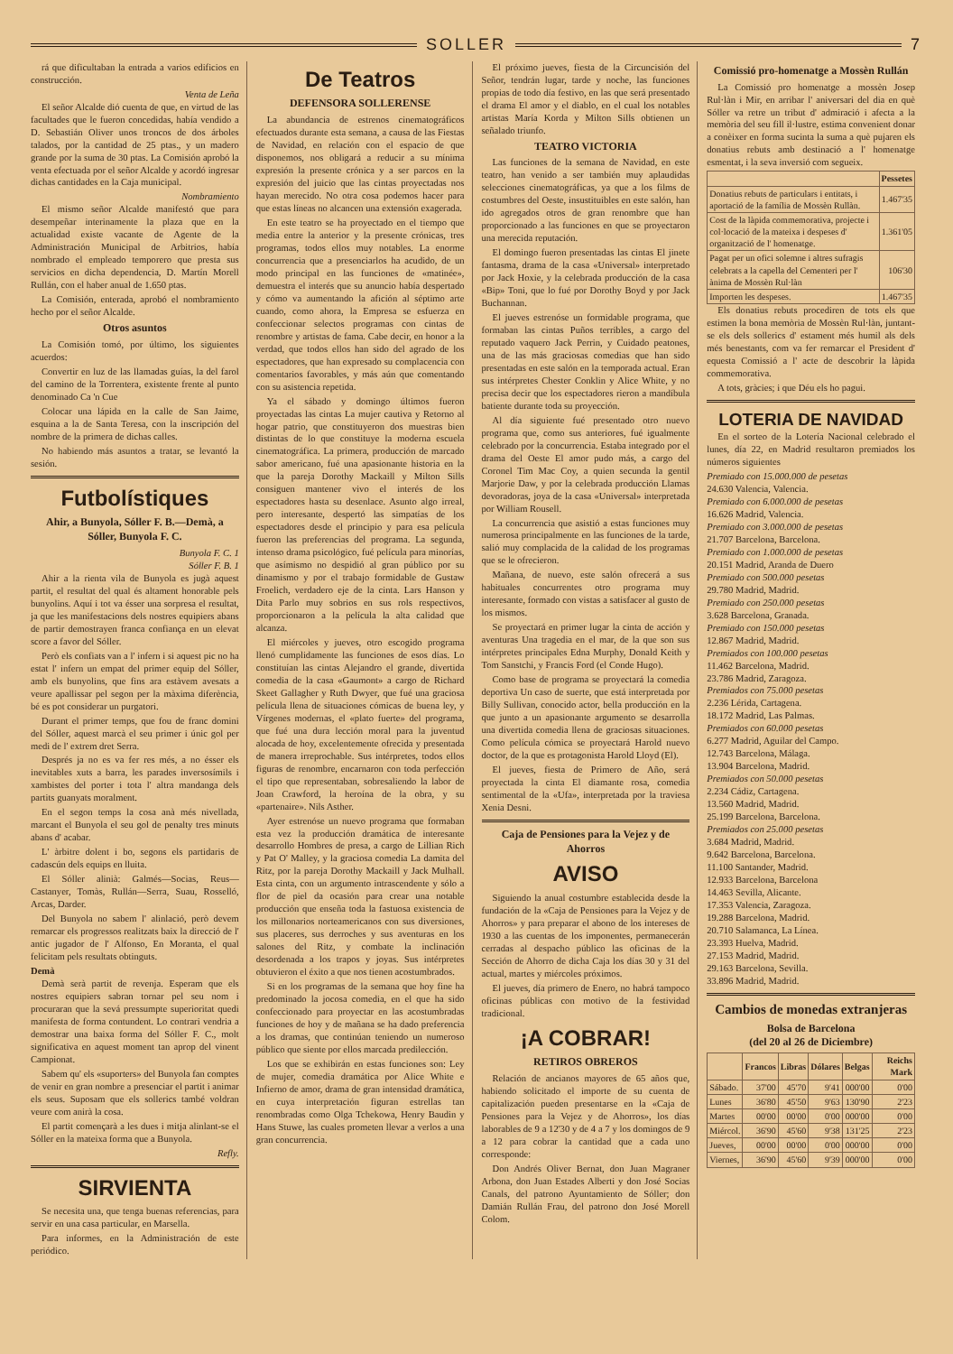SOLLER 7
rá que dificultaban la entrada a varios edificios en construcción.
Venta de Leña
El señor Alcalde dió cuenta de que, en virtud de las facultades que le fueron concedidas, había vendido a D. Sebastián Oliver unos troncos de dos árboles talados, por la cantidad de 25 ptas., y un madero grande por la suma de 30 ptas. La Comisión aprobó la venta efectuada por el señor Alcalde y acordó ingresar dichas cantidades en la Caja municipal.
Nombramiento
El mismo señor Alcalde manifestó que para desempeñar interinamente la plaza que en la actualidad existe vacante de Agente de la Administración Municipal de Arbitrios, había nombrado el empleado temporero que presta sus servicios en dicha dependencia, D. Martín Morell Rullán, con el haber anual de 1.650 ptas.
La Comisión, enterada, aprobó el nombramiento hecho por el señor Alcalde.
Otros asuntos
La Comisión tomó, por último, los siguientes acuerdos:
Convertir en luz de las llamadas guías, la del farol del camino de la Torrentera, existente frente al punto denominado Ca 'n Cue
Colocar una lápida en la calle de San Jaime, esquina a la de Santa Teresa, con la inscripción del nombre de la primera de dichas calles.
No habiendo más asuntos a tratar, se levantó la sesión.
Futbolístiques
Ahir, a Bunyola, Sóller F. B.—Demà, a Sóller, Bunyola F. C.
Bunyola F. C. 1
Sóller F. B. 1
Ahir a la rienta vila de Bunyola es jugà aquest partit, el resultat del qual és altament honorable pels bunyolins. Aquí i tot va ésser una sorpresa el resultat, ja que les manifestacions dels nostres equipiers abans de partir demostrayen franca confiança en un elevat score a favor del Sóller.
Però els confiats van a l' infern i si aquest pic no ha estat l' infern un empat del primer equip del Sóller, amb els bunyolins, que fins ara estàvem avesats a veure apallissar pel segon per la màxima diferència, bé es pot considerar un purgatori.
Durant el primer temps, que fou de franc domini del Sóller, aquest marcà el seu primer i únic gol per medi de l' extrem dret Serra.
Després ja no es va fer res més, a no ésser els inevitables xuts a barra, les parades inversosímils i xambistes del porter i tota l' altra mandanga dels partits guanyats moralment.
En el segon temps la cosa anà més nivellada, marcant el Bunyola el seu gol de penalty tres minuts abans d' acabar.
L' àrbitre dolent i bo, segons els partidaris de cadascún dels equips en lluita.
El Sóller alinià: Galmés—Socias, Reus—Castanyer, Tomàs, Rullán—Serra, Suau, Rosselló, Arcas, Darder.
Del Bunyola no sabem l' alinlació, però devem remarcar els progressos realitzats baix la direcció de l' antic jugador de l' Alfonso, En Moranta, el qual felicitam pels resultats obtinguts.
Demà
Demà serà partit de revenja. Esperam que els nostres equipiers sabran tornar pel seu nom i procuraran que la sevá pressumpte superioritat quedi manifesta de forma contundent. Lo contrari vendria a demostrar una baixa forma del Sóller F. C., molt significativa en aquest moment tan aprop del vinent Campionat.
Sabem qu' els «suporters» del Bunyola fan comptes de venir en gran nombre a presenciar el partit i animar els seus. Suposam que els sollerics també voldran veure com anirà la cosa.
El partit començarà a les dues i mitja alinlant-se el Sóller en la mateixa forma que a Bunyola.
Refly.
SIRVIENTA
Se necesita una, que tenga buenas referencias, para servir en una casa particular, en Marsella.
Para informes, en la Administración de este periódico.
De Teatros
DEFENSORA SOLLERENSE
La abundancia de estrenos cinematográficos efectuados durante esta semana, a causa de las Fiestas de Navidad, en relación con el espacio de que disponemos, nos obligará a reducir a su mínima expresión la presente crónica y a ser parcos en la expresión del juicio que las cintas proyectadas nos hayan merecido. No otra cosa podemos hacer para que estas líneas no alcancen una extensión exagerada.
En este teatro se ha proyectado en el tiempo que media entre la anterior y la presente crónicas, tres programas, todos ellos muy notables. La enorme concurrencia que a presenciarlos ha acudido, de un modo principal en las funciones de «matinée», demuestra el interés que su anuncio había despertado y cómo va aumentando la afición al séptimo arte cuando, como ahora, la Empresa se esfuerza en confeccionar selectos programas con cintas de renombre y artistas de fama. Cabe decir, en honor a la verdad, que todos ellos han sido del agrado de los espectadores, que han expresado su complacencia con comentarios favorables, y más aún que comentando con su asistencia repetida.
Ya el sábado y domingo últimos fueron proyectadas las cintas La mujer cautiva y Retorno al hogar patrio, que constituyeron dos muestras bien distintas de lo que constituye la moderna escuela cinematográfica. La primera, producción de marcado sabor americano, fué una apasionante historia en la que la pareja Dorothy Mackaill y Milton Sills consiguen mantener vivo el interés de los espectadores hasta su desenlace. Asunto algo irreal, pero interesante, despertó las simpatías de los espectadores desde el principio y para esa película fueron las preferencias del programa. La segunda, intenso drama psicológico, fué película para minorías, que asímismo no despidió al gran público por su dinamismo y por el trabajo formidable de Gustaw Froelich, verdadero eje de la cinta. Lars Hanson y Dita Parlo muy sobrios en sus rols respectivos, proporcionaron a la película la alta calidad que alcanza.
El miércoles y jueves, otro escogido programa llenó cumplidamente las funciones de esos días. Lo constituían las cintas Alejandro el grande, divertida comedia de la casa «Gaumont» a cargo de Richard Skeet Gallagher y Ruth Dwyer, que fué una graciosa película llena de situaciones cómicas de buena ley, y Vírgenes modernas, el «plato fuerte» del programa, que fué una dura lección moral para la juventud alocada de hoy, excelentemente ofrecida y presentada de manera irreprochable. Sus intérpretes, todos ellos figuras de renombre, encarnaron con toda perfección el tipo que representaban, sobresaliendo la labor de Joan Crawford, la heroína de la obra, y su «partenaire». Nils Asther.
Ayer estrenóse un nuevo programa que formaban esta vez la producción dramática de interesante desarrollo Hombres de presa, a cargo de Lillian Rich y Pat O' Malley, y la graciosa comedia La damita del Ritz, por la pareja Dorothy Mackaill y Jack Mulhall. Esta cinta, con un argumento intrascendente y sólo a flor de piel da ocasión para crear una notable producción que enseña toda la fastuosa existencia de los millonarios norteamericanos con sus diversiones, sus placeres, sus derroches y sus aventuras en los salones del Ritz, y combate la inclinación desordenada a los trapos y joyas. Sus intérpretes obtuvieron el éxito a que nos tienen acostumbrados.
Si en los programas de la semana que hoy fine ha predominado la jocosa comedia, en el que ha sido confeccionado para proyectar en las acostumbradas funciones de hoy y de mañana se ha dado preferencia a los dramas, que continúan teniendo un numeroso público que siente por ellos marcada predilección.
Los que se exhibirán en estas funciones son: Ley de mujer, comedia dramática por Alice White e Infierno de amor, drama de gran intensidad dramática, en cuya interpretación figuran estrellas tan renombradas como Olga Tchekowa, Henry Baudin y Hans Stuwe, las cuales prometen llevar a verlos a una gran concurrencia.
El próximo jueves, fiesta de la Circuncisión del Señor, tendrán lugar, tarde y noche, las funciones propias de todo día festivo, en las que será presentado el drama El amor y el diablo, en el cual los notables artistas María Korda y Milton Sills obtienen un señalado triunfo.
TEATRO VICTORIA
Las funciones de la semana de Navidad, en este teatro, han venido a ser también muy aplaudidas selecciones cinematográficas, ya que a los films de costumbres del Oeste, insustituibles en este salón, han ido agregados otros de gran renombre que han proporcionado a las funciones en que se proyectaron una merecida reputación.
El domingo fueron presentadas las cintas El jinete fantasma, drama de la casa «Universal» interpretado por Jack Hoxie, y la celebrada producción de la casa «Bip» Toni, que lo fué por Dorothy Boyd y por Jack Buchannan.
El jueves estrenóse un formidable programa, que formaban las cintas Puños terribles, a cargo del reputado vaquero Jack Perrin, y Cuidado peatones, una de las más graciosas comedias que han sido presentadas en este salón en la temporada actual. Eran sus intérpretes Chester Conklin y Alice White, y no precisa decir que los espectadores rieron a mandíbula batiente durante toda su proyección.
Al día siguiente fué presentado otro nuevo programa que, como sus anteriores, fué igualmente celebrado por la concurrencia. Estaba integrado por el drama del Oeste El amor pudo más, a cargo del Coronel Tim Mac Coy, a quien secunda la gentil Marjorie Daw, y por la celebrada producción Llamas devoradoras, joya de la casa «Universal» interpretada por William Rousell.
La concurrencia que asistió a estas funciones muy numerosa principalmente en las funciones de la tarde, salió muy complacida de la calidad de los programas que se le ofrecieron.
Mañana, de nuevo, este salón ofrecerá a sus habituales concurrentes otro programa muy interesante, formado con vistas a satisfacer al gusto de los mismos.
Se proyectará en primer lugar la cinta de acción y aventuras Una tragedia en el mar, de la que son sus intérpretes principales Edna Murphy, Donald Keith y Tom Sanstchi, y Francis Ford (el Conde Hugo).
Como base de programa se proyectará la comedia deportiva Un caso de suerte, que está interpretada por Billy Sullivan, conocido actor, bella producción en la que junto a un apasionante argumento se desarrolla una divertida comedia llena de graciosas situaciones. Como película cómica se proyectará Harold nuevo doctor, de la que es protagonista Harold Lloyd (El).
El jueves, fiesta de Primero de Año, será proyectada la cinta El diamante rosa, comedia sentimental de la «Ufa», interpretada por la traviesa Xenia Desni.
Caja de Pensiones para la Vejez y de Ahorros
AVISO
Siguiendo la anual costumbre establecida desde la fundación de la «Caja de Pensiones para la Vejez y de Ahorros» y para preparar el abono de los intereses de 1930 a las cuentas de los imponentes, permanecerán cerradas al despacho público las oficinas de la Sección de Ahorro de dicha Caja los días 30 y 31 del actual, martes y miércoles próximos.
El jueves, día primero de Enero, no habrá tampoco oficinas públicas con motivo de la festividad tradicional.
¡A COBRAR!
RETIROS OBREROS
Relación de ancianos mayores de 65 años que, habiendo solicitado el importe de su cuenta de capitalización pueden presentarse en la «Caja de Pensiones para la Vejez y de Ahorros», los días laborables de 9 a 12'30 y de 4 a 7 y los domingos de 9 a 12 para cobrar la cantidad que a cada uno corresponde:
Don Andrés Oliver Bernat, don Juan Magraner Arbona, don Juan Estades Alberti y don José Socias Canals, del patrono Ayuntamiento de Sóller; don Damián Rullán Frau, del patrono don José Morell Colom.
Comissió pro-homenatge a Mossèn Rullán
La Comissió pro homenatge a mossèn Josep Rul·làn i Mir, en arribar l' aniversari del dia en què Sóller va retre un tribut d' admiració i afecta a la memòria del seu fill il·lustre, estima convenient donar a conèixer en forma sucinta la suma a què pujaren els donatius rebuts amb destinació a l' homenatge esmentat, i la seva inversió com segueix.
| | Pessetes |
| --- | --- |
| Donatius rebuts de particulars i entitats, i aportació de la família de Mossèn Rullàn. | 1.467'35 |
| Cost de la làpida commemorativa, projecte i col·locació de la mateixa i despeses d' organització de l' homenatge. | 1.361'05 |
| Pagat per un ofici solemne i altres sufragis celebrats a la capella del Cementeri per l' ànima de Mossèn Rul·làn | 106'30 |
| Importen les despeses. | 1.467'35 |
Els donatius rebuts procediren de tots els que estimen la bona memòria de Mossèn Rul·làn, juntant-se els dels sollerics d' estament més humil als dels més benestants, com va fer remarcar el President d' equesta Comissió a l' acte de descobrir la làpida commemorativa.
A tots, gràcies; i que Déu els ho pagui.
LOTERIA DE NAVIDAD
En el sorteo de la Lotería Nacional celebrado el lunes, día 22, en Madrid resultaron premiados los números siguientes
Premiado con 15.000.000 de pesetas
24.630 Valencia, Valencia.
Premiado con 6.000.000 de pesetas
16.626 Madrid, Valencia.
Premiado con 3.000.000 de pesetas
21.707 Barcelona, Barcelona.
Premiado con 1.000.000 de pesetas
20.151 Madrid, Aranda de Duero
Premiado con 500.000 pesetas
29.780 Madrid, Madrid.
Premiado con 250.000 pesetas
3.628 Barcelona, Granada.
Premiado con 150.000 pesetas
12.867 Madrid, Madrid.
Premiados con 100.000 pesetas
11.462 Barcelona, Madrid.
23.786 Madrid, Zaragoza.
Premiados con 75.000 pesetas
2.236 Lérida, Cartagena.
18.172 Madrid, Las Palmas.
Premiados con 60.000 pesetas
6.277 Madrid, Aguilar del Campo.
12.743 Barcelona, Málaga.
13.904 Barcelona, Madrid.
Premiados con 50.000 pesetas
2.234 Cádiz, Cartagena.
13.560 Madrid, Madrid.
25.199 Barcelona, Barcelona.
Premiados con 25.000 pesetas
3.684 Madrid, Madrid.
9.642 Barcelona, Barcelona.
11.100 Santander, Madrid.
12.933 Barcelona, Barcelona
14.463 Sevilla, Alicante.
17.353 Valencia, Zaragoza.
19.288 Barcelona, Madrid.
20.710 Salamanca, La Línea.
23.393 Huelva, Madrid.
27.153 Madrid, Madrid.
29.163 Barcelona, Sevilla.
33.896 Madrid, Madrid.
Cambios de monedas extranjeras
Bolsa de Barcelona
(del 20 al 26 de Diciembre)
| | Francos | Libras | Dólares | Belgas | Reichs Mark |
| --- | --- | --- | --- | --- | --- |
| Sábado. | 37'00 | 45'70 | 9'41 | 000'00 | 0'00 |
| Lunes | 36'80 | 45'50 | 9'63 | 130'90 | 2'23 |
| Martes | 00'00 | 00'00 | 0'00 | 000'00 | 0'00 |
| Miércol. | 36'90 | 45'60 | 9'38 | 131'25 | 2'23 |
| Jueves, | 00'00 | 00'00 | 0'00 | 000'00 | 0'00 |
| Viernes, | 36'90 | 45'60 | 9'39 | 000'00 | 0'00 |